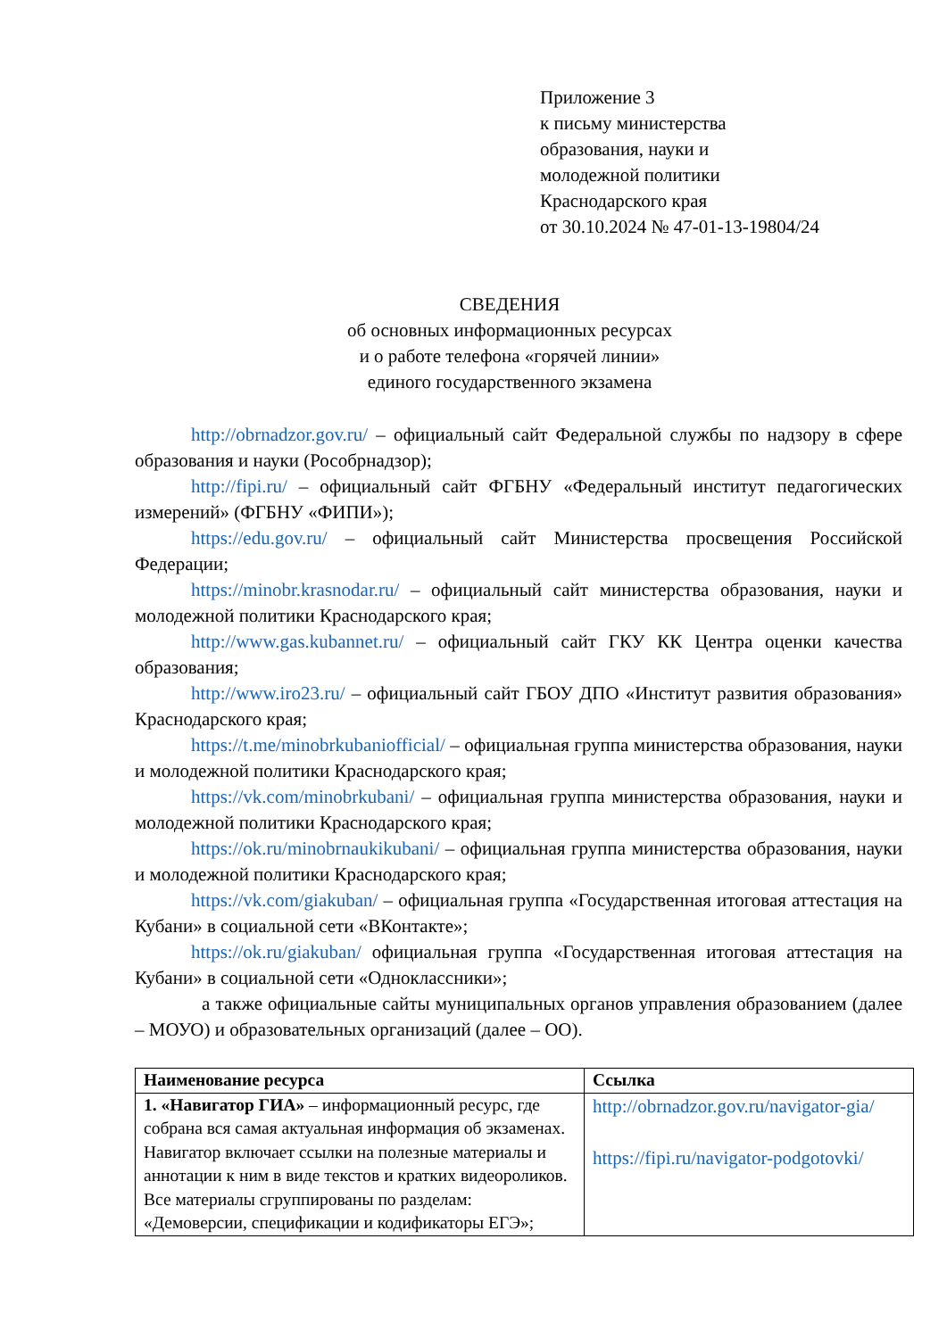Приложение 3
к письму министерства
образования, науки и
молодежной политики
Краснодарского края
от 30.10.2024 № 47-01-13-19804/24
СВЕДЕНИЯ
об основных информационных ресурсах
и о работе телефона «горячей линии»
единого государственного экзамена
http://obrnadzor.gov.ru/ – официальный сайт Федеральной службы по надзору в сфере образования и науки (Рособрнадзор);
http://fipi.ru/ – официальный сайт ФГБНУ «Федеральный институт педагогических измерений» (ФГБНУ «ФИПИ»);
https://edu.gov.ru/ – официальный сайт Министерства просвещения Российской Федерации;
https://minobr.krasnodar.ru/ – официальный сайт министерства образования, науки и молодежной политики Краснодарского края;
http://www.gas.kubannet.ru/ – официальный сайт ГКУ КК Центра оценки качества образования;
http://www.iro23.ru/ – официальный сайт ГБОУ ДПО «Институт развития образования» Краснодарского края;
https://t.me/minobrkubaniofficial/ – официальная группа министерства образования, науки и молодежной политики Краснодарского края;
https://vk.com/minobrkubani/ – официальная группа министерства образования, науки и молодежной политики Краснодарского края;
https://ok.ru/minobrnaukikubani/ – официальная группа министерства образования, науки и молодежной политики Краснодарского края;
https://vk.com/giakuban/ – официальная группа «Государственная итоговая аттестация на Кубани» в социальной сети «ВКонтакте»;
https://ok.ru/giakuban/ официальная группа «Государственная итоговая аттестация на Кубани» в социальной сети «Одноклассники»;
а также официальные сайты муниципальных органов управления образованием (далее – МОУО) и образовательных организаций (далее – ОО).
| Наименование ресурса | Ссылка |
| --- | --- |
| 1. «Навигатор ГИА» – информационный ресурс, где собрана вся самая актуальная информация об экзаменах. Навигатор включает ссылки на полезные материалы и аннотации к ним в виде текстов и кратких видеороликов. Все материалы сгруппированы по разделам: «Демоверсии, спецификации и кодификаторы ЕГЭ»; | http://obrnadzor.gov.ru/navigator-gia/ https://fipi.ru/navigator-podgotovki/ |